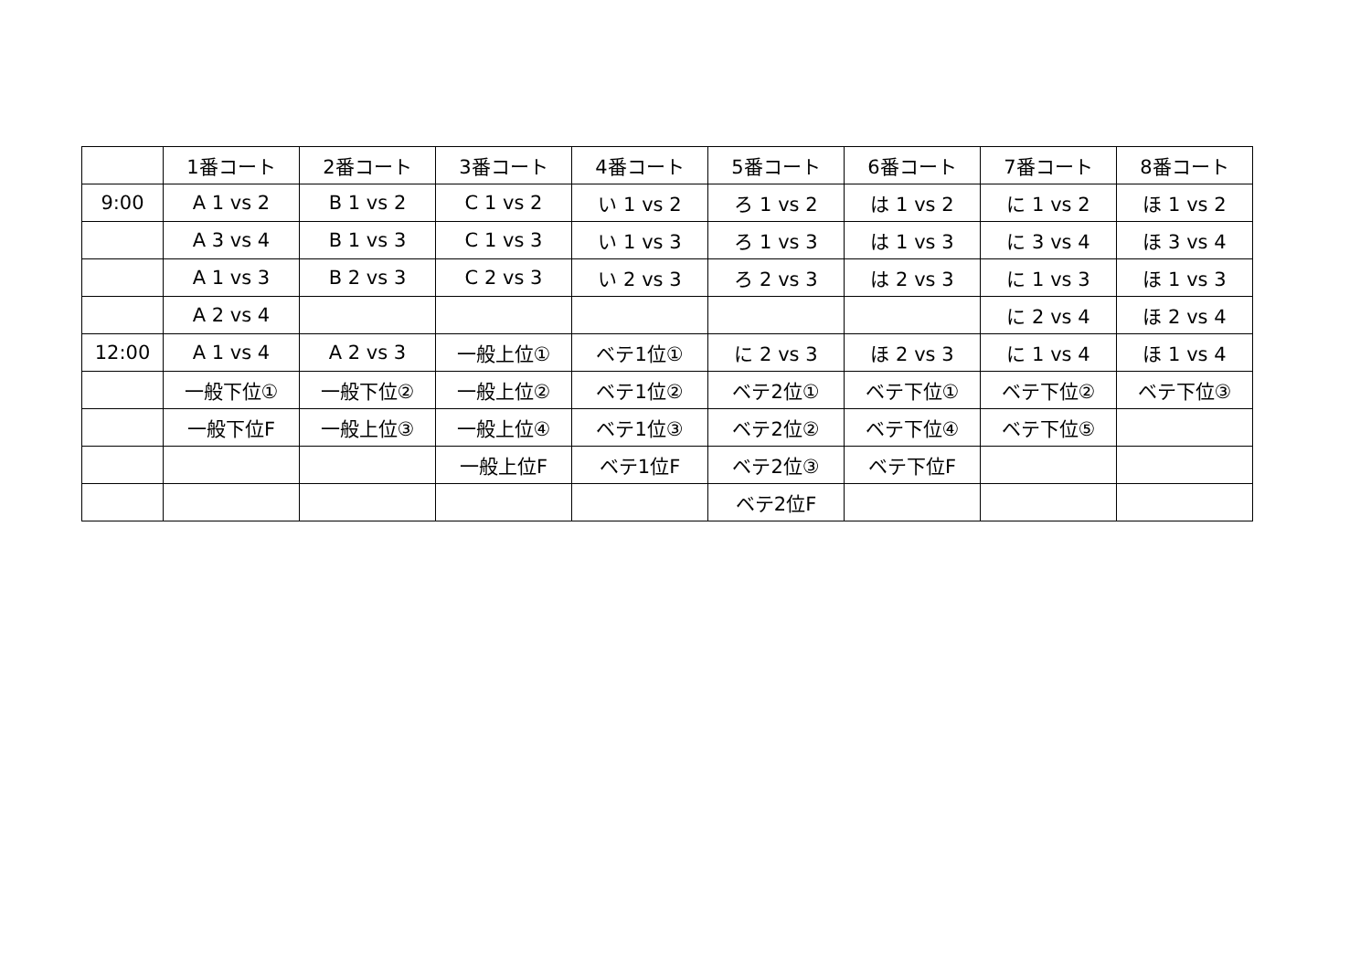| | 1番コート | 2番コート | 3番コート | 4番コート | 5番コート | 6番コート | 7番コート | 8番コート |
| 9:00 | A 1 vs 2 | B 1 vs 2 | C 1 vs 2 | い 1 vs 2 | ろ 1 vs 2 | は 1 vs 2 | に 1 vs 2 | ほ 1 vs 2 |
| | A 3 vs 4 | B 1 vs 3 | C 1 vs 3 | い 1 vs 3 | ろ 1 vs 3 | は 1 vs 3 | に 3 vs 4 | ほ 3 vs 4 |
| | A 1 vs 3 | B 2 vs 3 | C 2 vs 3 | い 2 vs 3 | ろ 2 vs 3 | は 2 vs 3 | に 1 vs 3 | ほ 1 vs 3 |
| | A 2 vs 4 | | | | | | に 2 vs 4 | ほ 2 vs 4 |
| 12:00 | A 1 vs 4 | A 2 vs 3 | 一般上位① | ベテ1位① | に 2 vs 3 | ほ 2 vs 3 | に 1 vs 4 | ほ 1 vs 4 |
| | 一般下位① | 一般下位② | 一般上位② | ベテ1位② | ベテ2位① | ベテ下位① | ベテ下位② | ベテ下位③ |
| | 一般下位F | 一般上位③ | 一般上位④ | ベテ1位③ | ベテ2位② | ベテ下位④ | ベテ下位⑤ | |
| | | | 一般上位F | ベテ1位F | ベテ2位③ | ベテ下位F | | |
| | | | | | ベテ2位F | | | |